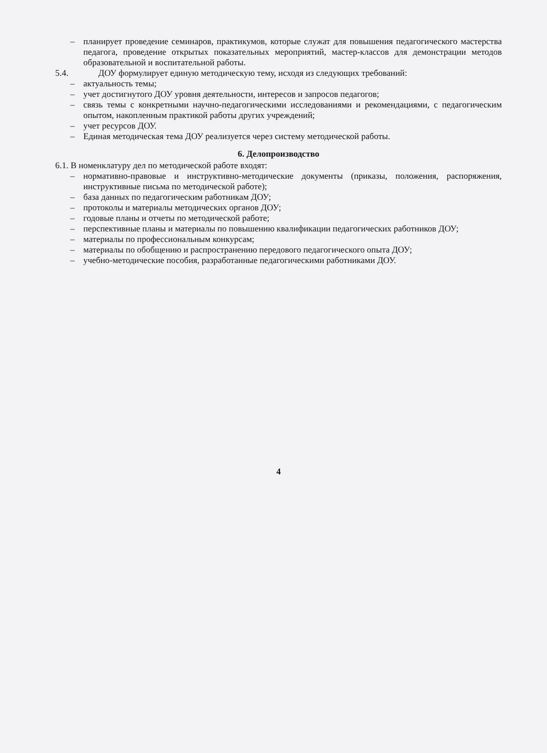– планирует проведение семинаров, практикумов, которые служат для повышения педагогического мастерства педагога, проведение открытых показательных мероприятий, мастер-классов для демонстрации методов образовательной и воспитательной работы.
5.4. ДОУ формулирует единую методическую тему, исходя из следующих требований:
– актуальность темы;
– учет достигнутого ДОУ уровня деятельности, интересов и запросов педагогов;
– связь темы с конкретными научно-педагогическими исследованиями и рекомендациями, с педагогическим опытом, накопленным практикой работы других учреждений;
– учет ресурсов ДОУ.
– Единая методическая тема ДОУ реализуется через систему методической работы.
6. Делопроизводство
6.1. В номенклатуру дел по методической работе входят:
– нормативно-правовые и инструктивно-методические документы (приказы, положения, распоряжения, инструктивные письма по методической работе);
– база данных по педагогическим работникам ДОУ;
– протоколы и материалы методических органов ДОУ;
– годовые планы и отчеты по методической работе;
– перспективные планы и материалы по повышению квалификации педагогических работников ДОУ;
– материалы по профессиональным конкурсам;
– материалы по обобщению и распространению передового педагогического опыта ДОУ;
– учебно-методические пособия, разработанные педагогическими работниками ДОУ.
4